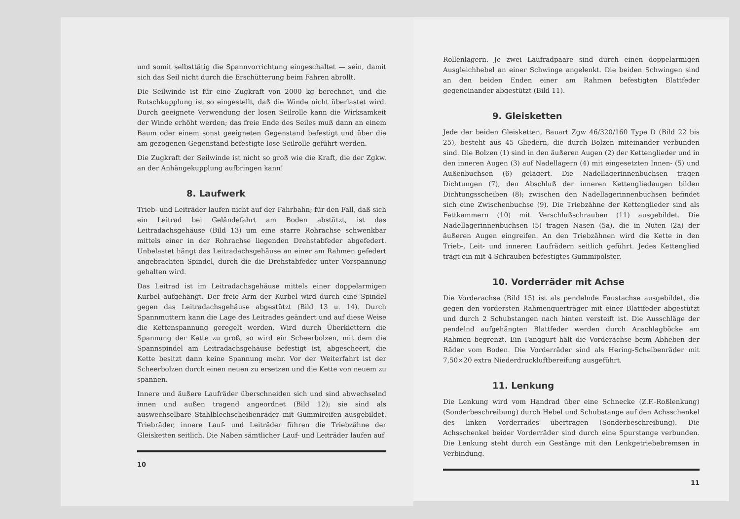und somit selbsttätig die Spannvorrichtung eingeschaltet — sein, damit sich das Seil nicht durch die Erschütterung beim Fahren abrollt.
Die Seilwinde ist für eine Zugkraft von 2000 kg berechnet, und die Rutschkupplung ist so eingestellt, daß die Winde nicht überlastet wird. Durch geeignete Verwendung der losen Seilrolle kann die Wirksamkeit der Winde erhöht werden; das freie Ende des Seiles muß dann an einem Baum oder einem sonst geeigneten Gegenstand befestigt und über die am gezogenen Gegenstand befestigte lose Seilrolle geführt werden.
Die Zugkraft der Seilwinde ist nicht so groß wie die Kraft, die der Zgkw. an der Anhängekupplung aufbringen kann!
8. Laufwerk
Trieb- und Leiträder laufen nicht auf der Fahrbahn; für den Fall, daß sich ein Leitrad bei Geländefahrt am Boden abstützt, ist das Leitradachsgehäuse (Bild 13) um eine starre Rohrachse schwenkbar mittels einer in der Rohrachse liegenden Drehstabfeder abgefedert. Unbelastet hängt das Leitradachsgehäuse an einer am Rahmen gefedert angebrachten Spindel, durch die die Drehstabfeder unter Vorspannung gehalten wird.
Das Leitrad ist im Leitradachsgehäuse mittels einer doppelarmigen Kurbel aufgehängt. Der freie Arm der Kurbel wird durch eine Spindel gegen das Leitradachsgehäuse abgestützt (Bild 13 u. 14). Durch Spannmuttern kann die Lage des Leitrades geändert und auf diese Weise die Kettenspannung geregelt werden. Wird durch Überklettern die Spannung der Kette zu groß, so wird ein Scheerbolzen, mit dem die Spannspindel am Leitradachsgehäuse befestigt ist, abgescheert, die Kette besitzt dann keine Spannung mehr. Vor der Weiterfahrt ist der Scheerbolzen durch einen neuen zu ersetzen und die Kette von neuem zu spannen.
Innere und äußere Laufräder überschneiden sich und sind abwechselnd innen und außen tragend angeordnet (Bild 12); sie sind als auswechselbare Stahlblechscheibenräder mit Gummireifen ausgebildet. Triebräder, innere Lauf- und Leiträder führen die Triebzähne der Gleisketten seitlich. Die Naben sämtlicher Lauf- und Leiträder laufen auf
10
Rollenlagern. Je zwei Laufradpaare sind durch einen doppelarmigen Ausgleichhebel an einer Schwinge angelenkt. Die beiden Schwingen sind an den beiden Enden einer am Rahmen befestigten Blattfeder gegeneinander abgestützt (Bild 11).
9. Gleisketten
Jede der beiden Gleisketten, Bauart Zgw 46/320/160 Type D (Bild 22 bis 25), besteht aus 45 Gliedern, die durch Bolzen miteinander verbunden sind. Die Bolzen (1) sind in den äußeren Augen (2) der Kettenglieder und in den inneren Augen (3) auf Nadellagern (4) mit eingesetzten Innen- (5) und Außenbuchsen (6) gelagert. Die Nadellagerinnenbuchsen tragen Dichtungen (7), den Abschluß der inneren Kettengliedaugen bilden Dichtungsscheiben (8); zwischen den Nadellagerinnenbuchsen befindet sich eine Zwischenbuchse (9). Die Triebzähne der Kettenglieder sind als Fettkammern (10) mit Verschlußschrauben (11) ausgebildet. Die Nadellagerinnenbuchsen (5) tragen Nasen (5a), die in Nuten (2a) der äußeren Augen eingreifen. An den Triebzähnen wird die Kette in den Trieb-, Leit- und inneren Laufrädern seitlich geführt. Jedes Kettenglied trägt ein mit 4 Schrauben befestigtes Gummipolster.
10. Vorderräder mit Achse
Die Vorderachse (Bild 15) ist als pendelnde Faustachse ausgebildet, die gegen den vordersten Rahmenquerträger mit einer Blattfeder abgestützt und durch 2 Schubstangen nach hinten versteift ist. Die Ausschläge der pendelnd aufgehängten Blattfeder werden durch Anschlagböcke am Rahmen begrenzt. Ein Fanggurt hält die Vorderachse beim Abheben der Räder vom Boden. Die Vorderräder sind als Hering-Scheibenräder mit 7,50×20 extra Niederdruckluftbereifung ausgeführt.
11. Lenkung
Die Lenkung wird vom Handrad über eine Schnecke (Z.F.-Roßlenkung) (Sonderbeschreibung) durch Hebel und Schubstange auf den Achsschenkel des linken Vorderrades übertragen (Sonderbeschreibung). Die Achsschenkel beider Vorderräder sind durch eine Spurstange verbunden. Die Lenkung steht durch ein Gestänge mit den Lenkgetriebebremsen in Verbindung.
11